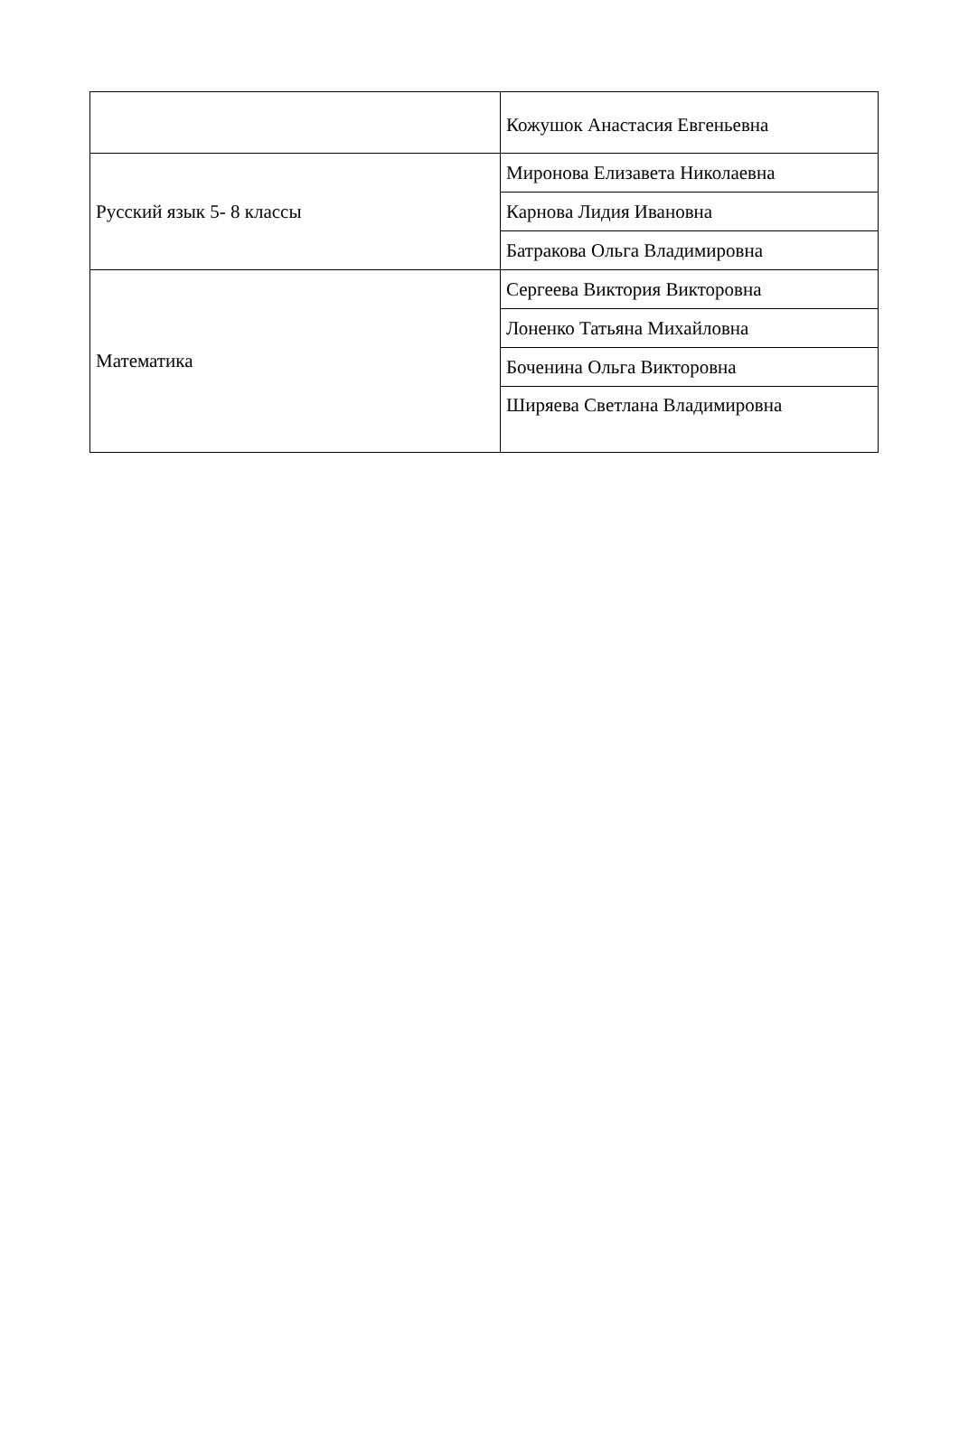| | Кожушок Анастасия Евгеньевна |
| Русский язык 5- 8 классы | Миронова Елизавета Николаевна |
| | Карнова Лидия Ивановна |
| | Батракова Ольга Владимировна |
| Математика | Сергеева Виктория Викторовна |
| | Лоненко Татьяна Михайловна |
| | Боченина Ольга Викторовна |
| | Ширяева Светлана Владимировна |